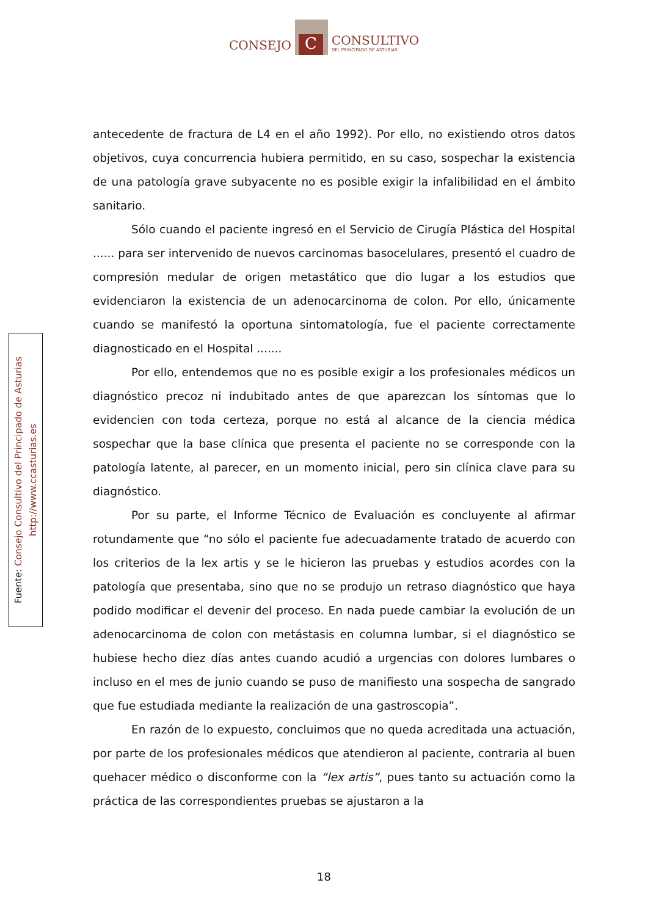CONSEJO
C
CONSULTIVO
DEL PRINCIPADO DE ASTURIAS
Fuente: Consejo Consultivo del Principado de Asturias
http://www.ccasturias.es
antecedente de fractura de L4 en el año 1992). Por ello, no existiendo otros datos objetivos, cuya concurrencia hubiera permitido, en su caso, sospechar la existencia de una patología grave subyacente no es posible exigir la infalibilidad en el ámbito sanitario.
Sólo cuando el paciente ingresó en el Servicio de Cirugía Plástica del Hospital ...... para ser intervenido de nuevos carcinomas basocelulares, presentó el cuadro de compresión medular de origen metastático que dio lugar a los estudios que evidenciaron la existencia de un adenocarcinoma de colon. Por ello, únicamente cuando se manifestó la oportuna sintomatología, fue el paciente correctamente diagnosticado en el Hospital .......
Por ello, entendemos que no es posible exigir a los profesionales médicos un diagnóstico precoz ni indubitado antes de que aparezcan los síntomas que lo evidencien con toda certeza, porque no está al alcance de la ciencia médica sospechar que la base clínica que presenta el paciente no se corresponde con la patología latente, al parecer, en un momento inicial, pero sin clínica clave para su diagnóstico.
Por su parte, el Informe Técnico de Evaluación es concluyente al afirmar rotundamente que “no sólo el paciente fue adecuadamente tratado de acuerdo con los criterios de la lex artis y se le hicieron las pruebas y estudios acordes con la patología que presentaba, sino que no se produjo un retraso diagnóstico que haya podido modificar el devenir del proceso. En nada puede cambiar la evolución de un adenocarcinoma de colon con metástasis en columna lumbar, si el diagnóstico se hubiese hecho diez días antes cuando acudió a urgencias con dolores lumbares o incluso en el mes de junio cuando se puso de manifiesto una sospecha de sangrado que fue estudiada mediante la realización de una gastroscopia”.
En razón de lo expuesto, concluimos que no queda acreditada una actuación, por parte de los profesionales médicos que atendieron al paciente, contraria al buen quehacer médico o disconforme con la “lex artis”, pues tanto su actuación como la práctica de las correspondientes pruebas se ajustaron a la
18